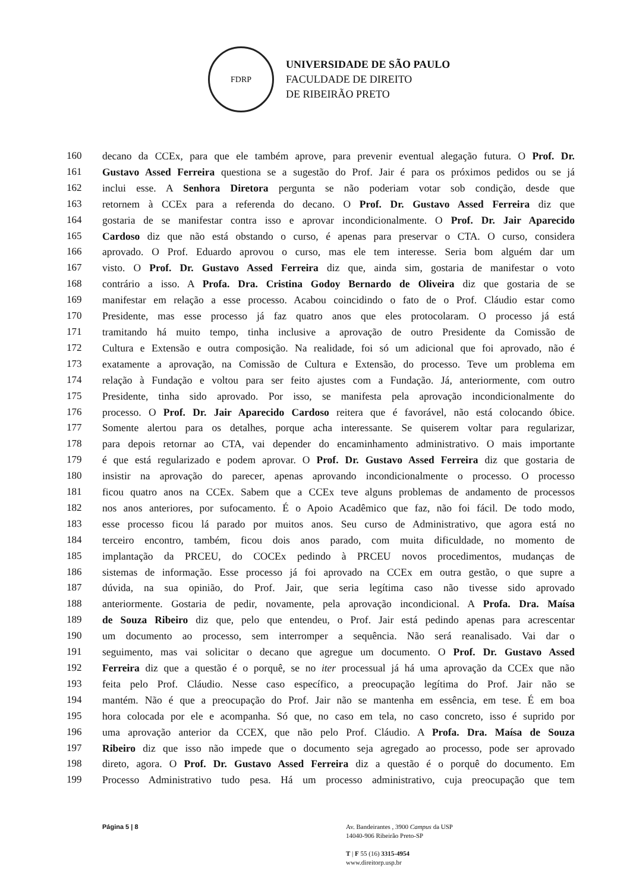FDRP
UNIVERSIDADE DE SÃO PAULO
FACULDADE DE DIREITO
DE RIBEIRÃO PRETO
160 decano da CCEx, para que ele também aprove, para prevenir eventual alegação futura. O Prof. Dr.
161 Gustavo Assed Ferreira questiona se a sugestão do Prof. Jair é para os próximos pedidos ou se já
162 inclui esse. A Senhora Diretora pergunta se não poderiam votar sob condição, desde que
163 retornem à CCEx para a referenda do decano. O Prof. Dr. Gustavo Assed Ferreira diz que
164 gostaria de se manifestar contra isso e aprovar incondicionalmente. O Prof. Dr. Jair Aparecido
165 Cardoso diz que não está obstando o curso, é apenas para preservar o CTA. O curso, considera
166 aprovado. O Prof. Eduardo aprovou o curso, mas ele tem interesse. Seria bom alguém dar um
167 visto. O Prof. Dr. Gustavo Assed Ferreira diz que, ainda sim, gostaria de manifestar o voto
168 contrário a isso. A Profa. Dra. Cristina Godoy Bernardo de Oliveira diz que gostaria de se
169 manifestar em relação a esse processo. Acabou coincidindo o fato de o Prof. Cláudio estar como
170 Presidente, mas esse processo já faz quatro anos que eles protocolaram. O processo já está
171 tramitando há muito tempo, tinha inclusive a aprovação de outro Presidente da Comissão de
172 Cultura e Extensão e outra composição. Na realidade, foi só um adicional que foi aprovado, não é
173 exatamente a aprovação, na Comissão de Cultura e Extensão, do processo. Teve um problema em
174 relação à Fundação e voltou para ser feito ajustes com a Fundação. Já, anteriormente, com outro
175 Presidente, tinha sido aprovado. Por isso, se manifesta pela aprovação incondicionalmente do
176 processo. O Prof. Dr. Jair Aparecido Cardoso reitera que é favorável, não está colocando óbice.
177 Somente alertou para os detalhes, porque acha interessante. Se quiserem voltar para regularizar,
178 para depois retornar ao CTA, vai depender do encaminhamento administrativo. O mais importante
179 é que está regularizado e podem aprovar. O Prof. Dr. Gustavo Assed Ferreira diz que gostaria de
180 insistir na aprovação do parecer, apenas aprovando incondicionalmente o processo. O processo
181 ficou quatro anos na CCEx. Sabem que a CCEx teve alguns problemas de andamento de processos
182 nos anos anteriores, por sufocamento. É o Apoio Acadêmico que faz, não foi fácil. De todo modo,
183 esse processo ficou lá parado por muitos anos. Seu curso de Administrativo, que agora está no
184 terceiro encontro, também, ficou dois anos parado, com muita dificuldade, no momento de
185 implantação da PRCEU, do COCEx pedindo à PRCEU novos procedimentos, mudanças de
186 sistemas de informação. Esse processo já foi aprovado na CCEx em outra gestão, o que supre a
187 dúvida, na sua opinião, do Prof. Jair, que seria legítima caso não tivesse sido aprovado
188 anteriormente. Gostaria de pedir, novamente, pela aprovação incondicional. A Profa. Dra. Maísa
189 de Souza Ribeiro diz que, pelo que entendeu, o Prof. Jair está pedindo apenas para acrescentar
190 um documento ao processo, sem interromper a sequência. Não será reanalisado. Vai dar o
191 seguimento, mas vai solicitar o decano que agregue um documento. O Prof. Dr. Gustavo Assed
192 Ferreira diz que a questão é o porquê, se no iter processual já há uma aprovação da CCEx que não
193 feita pelo Prof. Cláudio. Nesse caso específico, a preocupação legítima do Prof. Jair não se
194 mantém. Não é que a preocupação do Prof. Jair não se mantenha em essência, em tese. É em boa
195 hora colocada por ele e acompanha. Só que, no caso em tela, no caso concreto, isso é suprido por
196 uma aprovação anterior da CCEX, que não pelo Prof. Cláudio. A Profa. Dra. Maísa de Souza
197 Ribeiro diz que isso não impede que o documento seja agregado ao processo, pode ser aprovado
198 direto, agora. O Prof. Dr. Gustavo Assed Ferreira diz a questão é o porquê do documento. Em
199 Processo Administrativo tudo pesa. Há um processo administrativo, cuja preocupação que tem
Página 5 | 8 Av. Bandeirantes , 3900 Campus da USP
14040-906 Ribeirão Preto-SP
T | F 55 (16) 3315-4954
www.direitorp.usp.br